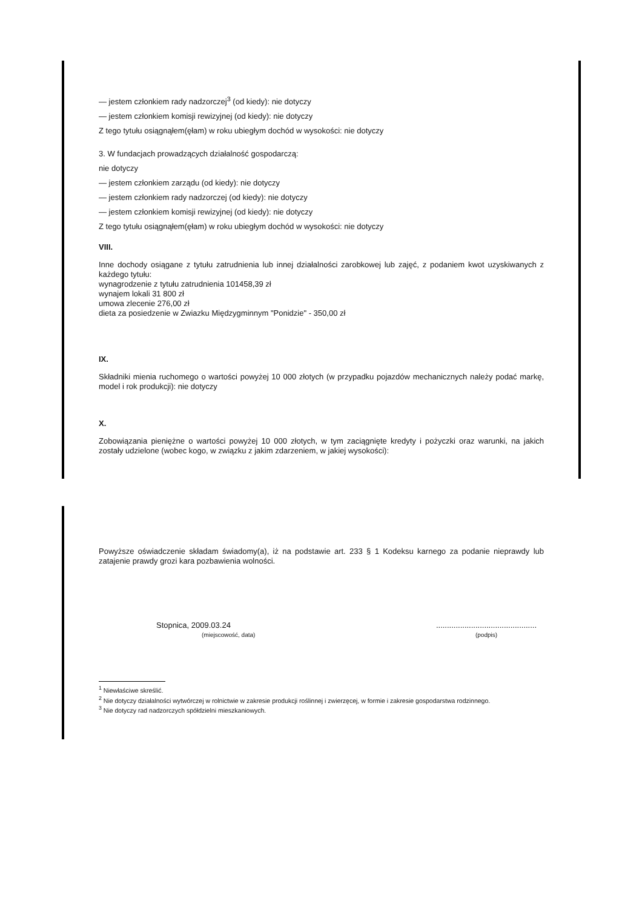— jestem członkiem rady nadzorczej<sup>3</sup> (od kiedy): nie dotyczy
— jestem członkiem komisji rewizyjnej (od kiedy): nie dotyczy
Z tego tytułu osiągnąłem(ęłam) w roku ubiegłym dochód w wysokości: nie dotyczy
3. W fundacjach prowadzących działalność gospodarczą:
nie dotyczy
— jestem członkiem zarządu (od kiedy): nie dotyczy
— jestem członkiem rady nadzorczej (od kiedy): nie dotyczy
— jestem członkiem komisji rewizyjnej (od kiedy): nie dotyczy
Z tego tytułu osiągnąłem(ęłam) w roku ubiegłym dochód w wysokości: nie dotyczy
VIII.
Inne dochody osiągane z tytułu zatrudnienia lub innej działalności zarobkowej lub zajęć, z podaniem kwot uzyskiwanych z każdego tytułu:
wynagrodzenie z tytułu zatrudnienia 101458,39 zł
wynajem lokali 31 800 zł
umowa zlecenie 276,00 zł
dieta za posiedzenie w Zwiazku Międzygminnym "Ponidzie" - 350,00 zł
IX.
Składniki mienia ruchomego o wartości powyżej 10 000 złotych (w przypadku pojazdów mechanicznych należy podać markę, model i rok produkcji): nie dotyczy
X.
Zobowiązania pieniężne o wartości powyżej 10 000 złotych, w tym zaciągnięte kredyty i pożyczki oraz warunki, na jakich zostały udzielone (wobec kogo, w związku z jakim zdarzeniem, w jakiej wysokości):
Powyższe oświadczenie składam świadomy(a), iż na podstawie art. 233 § 1 Kodeksu karnego za podanie nieprawdy lub zatajenie prawdy grozi kara pozbawienia wolności.
Stopnica, 2009.03.24
(miejscowość, data)
..............................................
(podpis)
<sup>1</sup> Niewłaściwe skreślić.
<sup>2</sup> Nie dotyczy działalności wytwórczej w rolnictwie w zakresie produkcji roślinnej i zwierzęcej, w formie i zakresie gospodarstwa rodzinnego.
<sup>3</sup> Nie dotyczy rad nadzorczych spółdzielni mieszkaniowych.